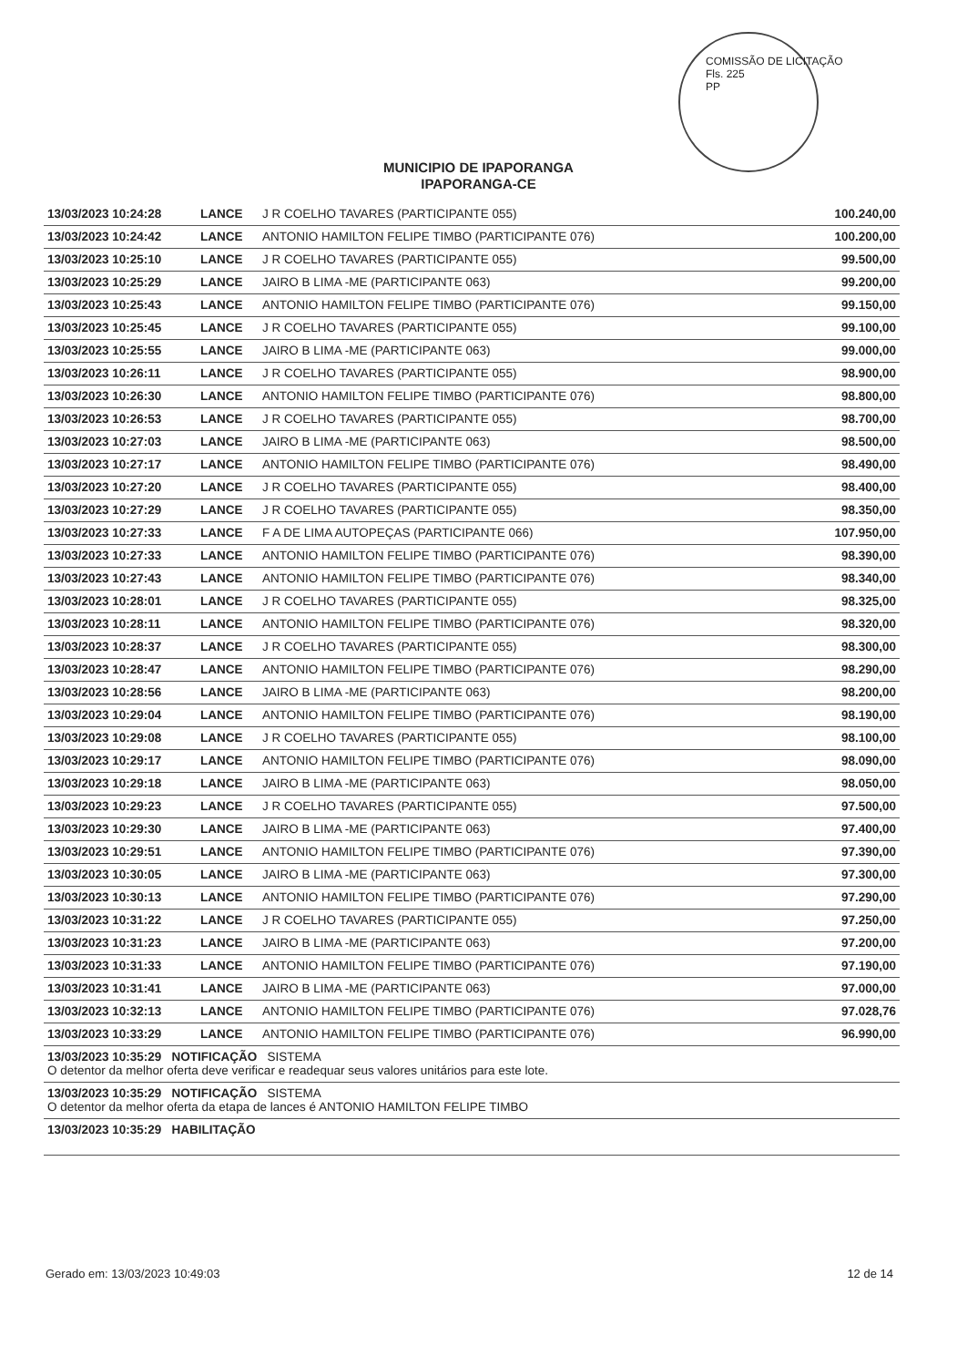COMISSÃO DE LICITAÇÃO
Fls. 225
PP
MUNICIPIO DE IPAPORANGA
IPAPORANGA-CE
| 13/03/2023 10:24:28 | LANCE | J R COELHO TAVARES (PARTICIPANTE 055) | 100.240,00 |
| 13/03/2023 10:24:42 | LANCE | ANTONIO HAMILTON FELIPE TIMBO (PARTICIPANTE 076) | 100.200,00 |
| 13/03/2023 10:25:10 | LANCE | J R COELHO TAVARES (PARTICIPANTE 055) | 99.500,00 |
| 13/03/2023 10:25:29 | LANCE | JAIRO B LIMA -ME (PARTICIPANTE 063) | 99.200,00 |
| 13/03/2023 10:25:43 | LANCE | ANTONIO HAMILTON FELIPE TIMBO (PARTICIPANTE 076) | 99.150,00 |
| 13/03/2023 10:25:45 | LANCE | J R COELHO TAVARES (PARTICIPANTE 055) | 99.100,00 |
| 13/03/2023 10:25:55 | LANCE | JAIRO B LIMA -ME (PARTICIPANTE 063) | 99.000,00 |
| 13/03/2023 10:26:11 | LANCE | J R COELHO TAVARES (PARTICIPANTE 055) | 98.900,00 |
| 13/03/2023 10:26:30 | LANCE | ANTONIO HAMILTON FELIPE TIMBO (PARTICIPANTE 076) | 98.800,00 |
| 13/03/2023 10:26:53 | LANCE | J R COELHO TAVARES (PARTICIPANTE 055) | 98.700,00 |
| 13/03/2023 10:27:03 | LANCE | JAIRO B LIMA -ME (PARTICIPANTE 063) | 98.500,00 |
| 13/03/2023 10:27:17 | LANCE | ANTONIO HAMILTON FELIPE TIMBO (PARTICIPANTE 076) | 98.490,00 |
| 13/03/2023 10:27:20 | LANCE | J R COELHO TAVARES (PARTICIPANTE 055) | 98.400,00 |
| 13/03/2023 10:27:29 | LANCE | J R COELHO TAVARES (PARTICIPANTE 055) | 98.350,00 |
| 13/03/2023 10:27:33 | LANCE | F A DE LIMA AUTOPEÇAS (PARTICIPANTE 066) | 107.950,00 |
| 13/03/2023 10:27:33 | LANCE | ANTONIO HAMILTON FELIPE TIMBO (PARTICIPANTE 076) | 98.390,00 |
| 13/03/2023 10:27:43 | LANCE | ANTONIO HAMILTON FELIPE TIMBO (PARTICIPANTE 076) | 98.340,00 |
| 13/03/2023 10:28:01 | LANCE | J R COELHO TAVARES (PARTICIPANTE 055) | 98.325,00 |
| 13/03/2023 10:28:11 | LANCE | ANTONIO HAMILTON FELIPE TIMBO (PARTICIPANTE 076) | 98.320,00 |
| 13/03/2023 10:28:37 | LANCE | J R COELHO TAVARES (PARTICIPANTE 055) | 98.300,00 |
| 13/03/2023 10:28:47 | LANCE | ANTONIO HAMILTON FELIPE TIMBO (PARTICIPANTE 076) | 98.290,00 |
| 13/03/2023 10:28:56 | LANCE | JAIRO B LIMA -ME (PARTICIPANTE 063) | 98.200,00 |
| 13/03/2023 10:29:04 | LANCE | ANTONIO HAMILTON FELIPE TIMBO (PARTICIPANTE 076) | 98.190,00 |
| 13/03/2023 10:29:08 | LANCE | J R COELHO TAVARES (PARTICIPANTE 055) | 98.100,00 |
| 13/03/2023 10:29:17 | LANCE | ANTONIO HAMILTON FELIPE TIMBO (PARTICIPANTE 076) | 98.090,00 |
| 13/03/2023 10:29:18 | LANCE | JAIRO B LIMA -ME (PARTICIPANTE 063) | 98.050,00 |
| 13/03/2023 10:29:23 | LANCE | J R COELHO TAVARES (PARTICIPANTE 055) | 97.500,00 |
| 13/03/2023 10:29:30 | LANCE | JAIRO B LIMA -ME (PARTICIPANTE 063) | 97.400,00 |
| 13/03/2023 10:29:51 | LANCE | ANTONIO HAMILTON FELIPE TIMBO (PARTICIPANTE 076) | 97.390,00 |
| 13/03/2023 10:30:05 | LANCE | JAIRO B LIMA -ME (PARTICIPANTE 063) | 97.300,00 |
| 13/03/2023 10:30:13 | LANCE | ANTONIO HAMILTON FELIPE TIMBO (PARTICIPANTE 076) | 97.290,00 |
| 13/03/2023 10:31:22 | LANCE | J R COELHO TAVARES (PARTICIPANTE 055) | 97.250,00 |
| 13/03/2023 10:31:23 | LANCE | JAIRO B LIMA -ME (PARTICIPANTE 063) | 97.200,00 |
| 13/03/2023 10:31:33 | LANCE | ANTONIO HAMILTON FELIPE TIMBO (PARTICIPANTE 076) | 97.190,00 |
| 13/03/2023 10:31:41 | LANCE | JAIRO B LIMA -ME (PARTICIPANTE 063) | 97.000,00 |
| 13/03/2023 10:32:13 | LANCE | ANTONIO HAMILTON FELIPE TIMBO (PARTICIPANTE 076) | 97.028,76 |
| 13/03/2023 10:33:29 | LANCE | ANTONIO HAMILTON FELIPE TIMBO (PARTICIPANTE 076) | 96.990,00 |
| 13/03/2023 10:35:29 NOTIFICAÇÃO SISTEMA O detentor da melhor oferta deve verificar e readequar seus valores unitários para este lote. | | | |
| 13/03/2023 10:35:29 NOTIFICAÇÃO SISTEMA O detentor da melhor oferta da etapa de lances é ANTONIO HAMILTON FELIPE TIMBO | | | |
| 13/03/2023 10:35:29 HABILITAÇÃO | | | |
Gerado em: 13/03/2023 10:49:03 12 de 14